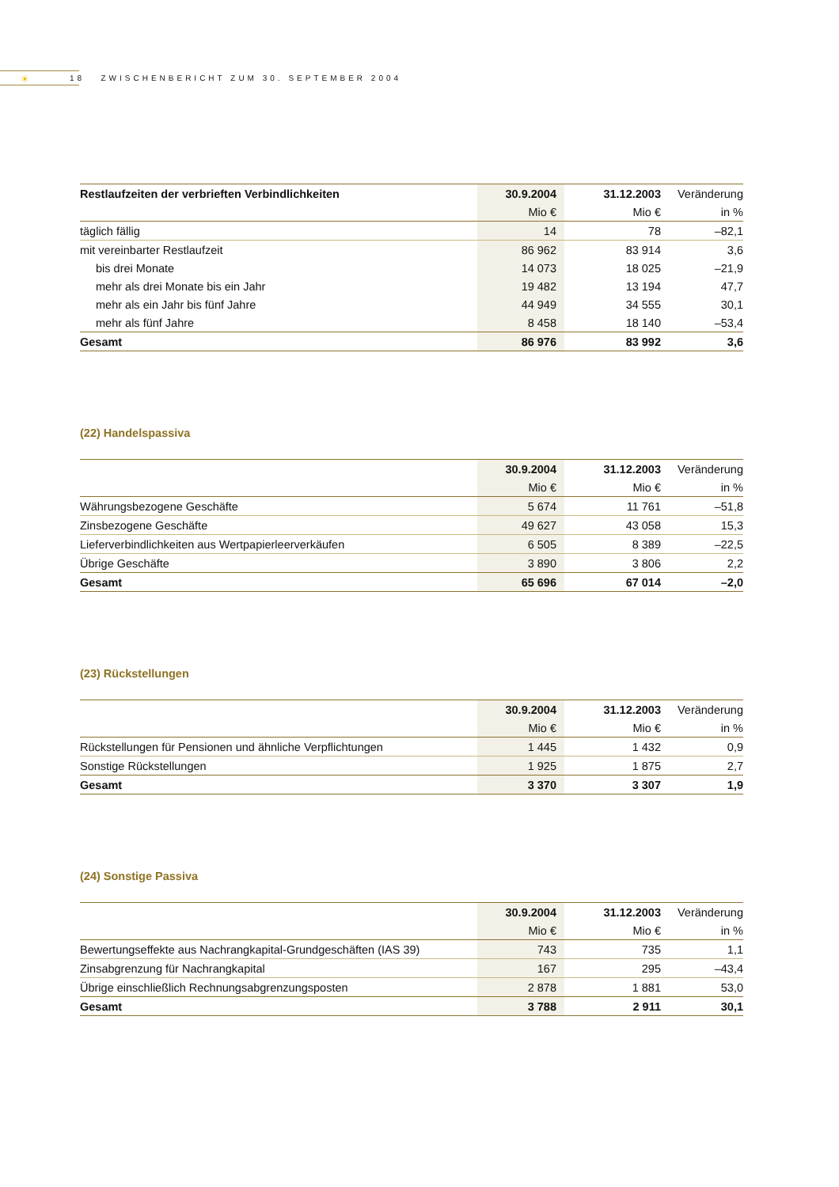☀
18 ZWISCHENBERICHT ZUM 30. SEPTEMBER 2004
| Restlaufzeiten der verbrieften Verbindlichkeiten | 30.9.2004 | 31.12.2003 | Veränderung |
| --- | --- | --- | --- |
| | Mio € | Mio € | in % |
| täglich fällig | 14 | 78 | –82,1 |
| mit vereinbarter Restlaufzeit | 86 962 | 83 914 | 3,6 |
| bis drei Monate | 14 073 | 18 025 | –21,9 |
| mehr als drei Monate bis ein Jahr | 19 482 | 13 194 | 47,7 |
| mehr als ein Jahr bis fünf Jahre | 44 949 | 34 555 | 30,1 |
| mehr als fünf Jahre | 8 458 | 18 140 | –53,4 |
| Gesamt | 86 976 | 83 992 | 3,6 |
(22) Handelspassiva
| | 30.9.2004 | 31.12.2003 | Veränderung |
| --- | --- | --- | --- |
| | Mio € | Mio € | in % |
| Währungsbezogene Geschäfte | 5 674 | 11 761 | –51,8 |
| Zinsbezogene Geschäfte | 49 627 | 43 058 | 15,3 |
| Lieferverbindlichkeiten aus Wertpapierleerverkäufen | 6 505 | 8 389 | –22,5 |
| Übrige Geschäfte | 3 890 | 3 806 | 2,2 |
| Gesamt | 65 696 | 67 014 | –2,0 |
(23) Rückstellungen
| | 30.9.2004 | 31.12.2003 | Veränderung |
| --- | --- | --- | --- |
| | Mio € | Mio € | in % |
| Rückstellungen für Pensionen und ähnliche Verpflichtungen | 1 445 | 1 432 | 0,9 |
| Sonstige Rückstellungen | 1 925 | 1 875 | 2,7 |
| Gesamt | 3 370 | 3 307 | 1,9 |
(24) Sonstige Passiva
| | 30.9.2004 | 31.12.2003 | Veränderung |
| --- | --- | --- | --- |
| | Mio € | Mio € | in % |
| Bewertungseffekte aus Nachrangkapital-Grundgeschäften (IAS 39) | 743 | 735 | 1,1 |
| Zinsabgrenzung für Nachrangkapital | 167 | 295 | –43,4 |
| Übrige einschließlich Rechnungsabgrenzungsposten | 2 878 | 1 881 | 53,0 |
| Gesamt | 3 788 | 2 911 | 30,1 |